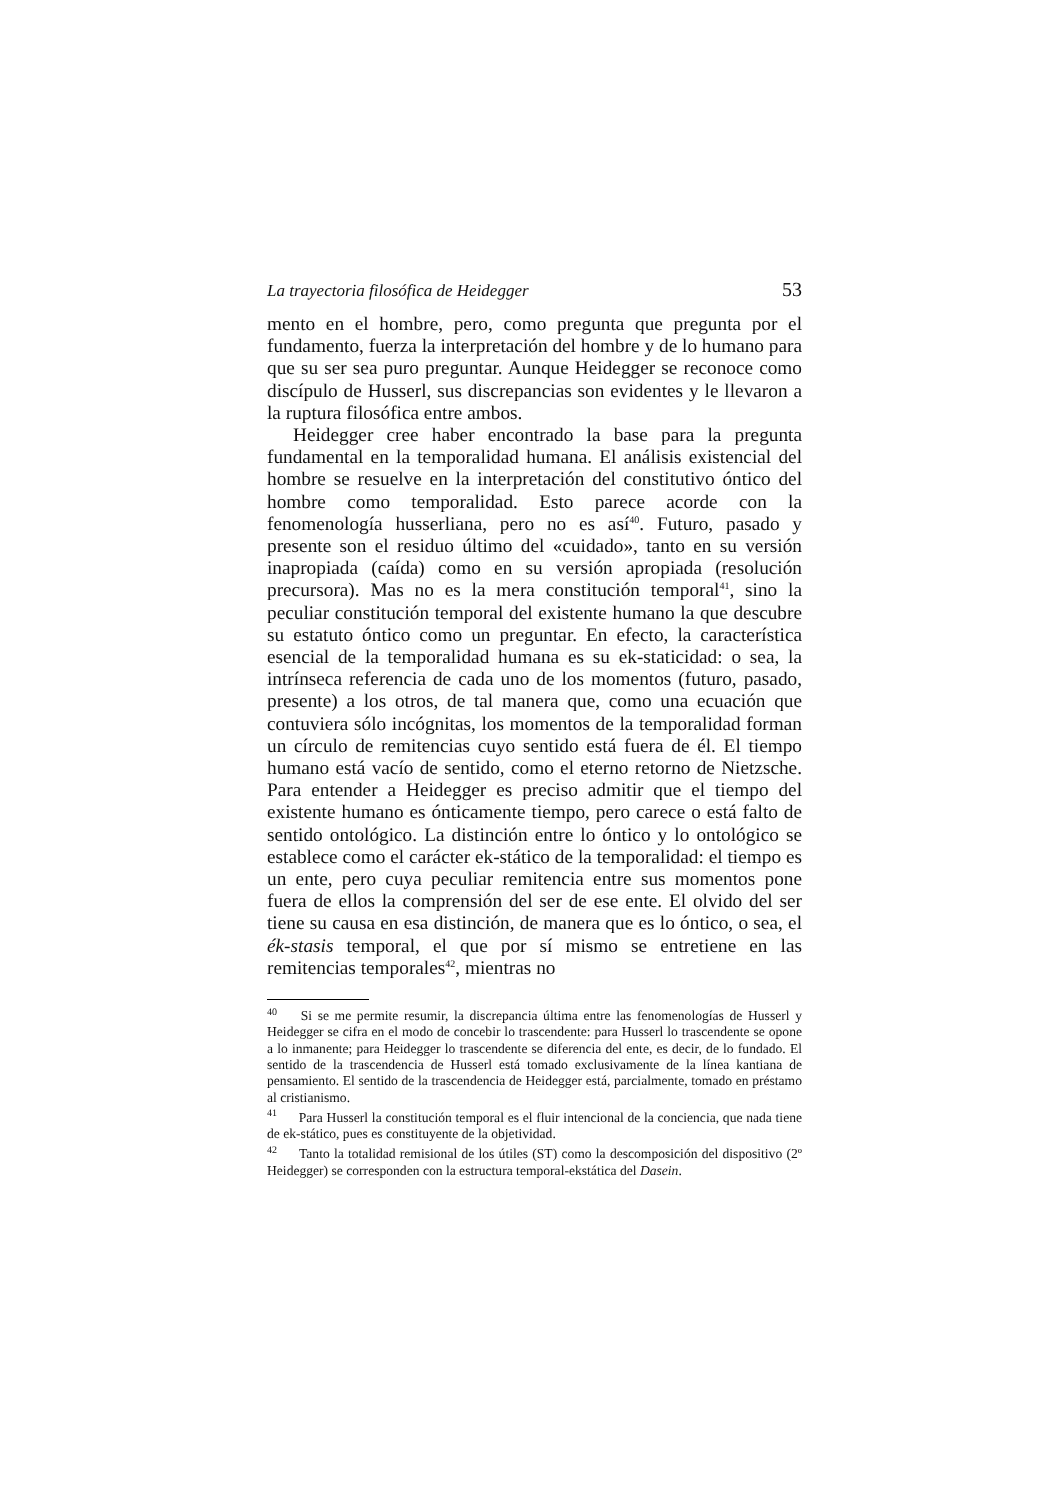La trayectoria filosófica de Heidegger 53
mento en el hombre, pero, como pregunta que pregunta por el fundamento, fuerza la interpretación del hombre y de lo humano para que su ser sea puro preguntar. Aunque Heidegger se reconoce como discípulo de Husserl, sus discrepancias son evidentes y le llevaron a la ruptura filosófica entre ambos.
Heidegger cree haber encontrado la base para la pregunta fundamental en la temporalidad humana. El análisis existencial del hombre se resuelve en la interpretación del constitutivo óntico del hombre como temporalidad. Esto parece acorde con la fenomenología husserliana, pero no es así<sup>40</sup>. Futuro, pasado y presente son el residuo último del «cuidado», tanto en su versión inapropiada (caída) como en su versión apropiada (resolución precursora). Mas no es la mera constitución temporal<sup>41</sup>, sino la peculiar constitución temporal del existente humano la que descubre su estatuto óntico como un preguntar. En efecto, la característica esencial de la temporalidad humana es su ek-staticidad: o sea, la intrínseca referencia de cada uno de los momentos (futuro, pasado, presente) a los otros, de tal manera que, como una ecuación que contuviera sólo incógnitas, los momentos de la temporalidad forman un círculo de remitencias cuyo sentido está fuera de él. El tiempo humano está vacío de sentido, como el eterno retorno de Nietzsche. Para entender a Heidegger es preciso admitir que el tiempo del existente humano es ónticamente tiempo, pero carece o está falto de sentido ontológico. La distinción entre lo óntico y lo ontológico se establece como el carácter ek-stático de la temporalidad: el tiempo es un ente, pero cuya peculiar remitencia entre sus momentos pone fuera de ellos la comprensión del ser de ese ente. El olvido del ser tiene su causa en esa distinción, de manera que es lo óntico, o sea, el ék-stasis temporal, el que por sí mismo se entretiene en las remitencias temporales<sup>42</sup>, mientras no
<sup>40</sup> Si se me permite resumir, la discrepancia última entre las fenomenologías de Husserl y Heidegger se cifra en el modo de concebir lo trascendente: para Husserl lo trascendente se opone a lo inmanente; para Heidegger lo trascendente se diferencia del ente, es decir, de lo fundado. El sentido de la trascendencia de Husserl está tomado exclusivamente de la línea kantiana de pensamiento. El sentido de la trascendencia de Heidegger está, parcialmente, tomado en préstamo al cristianismo.
<sup>41</sup> Para Husserl la constitución temporal es el fluir intencional de la conciencia, que nada tiene de ek-stático, pues es constituyente de la objetividad.
<sup>42</sup> Tanto la totalidad remisional de los útiles (ST) como la descomposición del dispositivo (2º Heidegger) se corresponden con la estructura temporal-ekstática del Dasein.